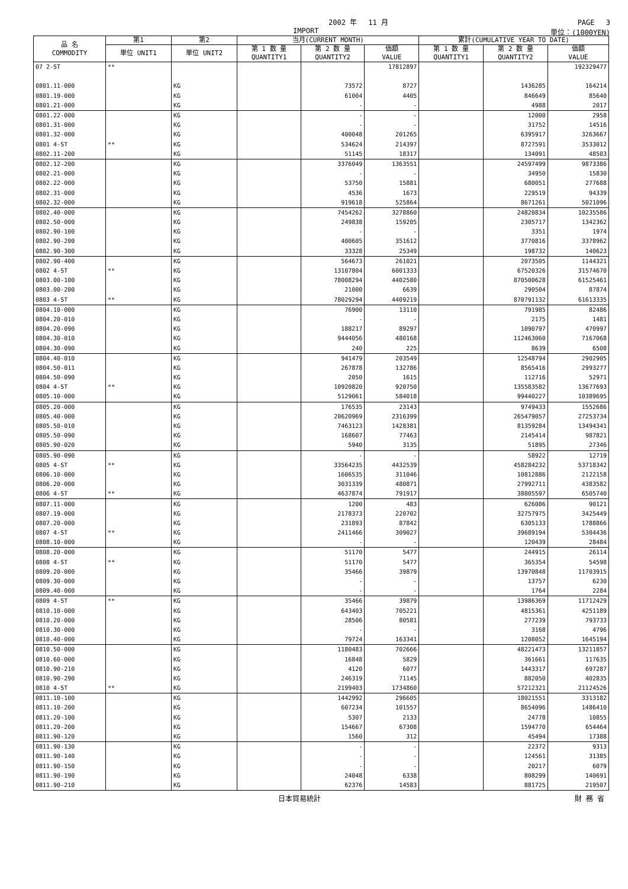2002 年　 11 月 PAGE　 3
IMPORT 単位：(1000YEN)
| 品 名 COMMODITY | 第1 | 第2 | 当月(CURRENT MONTH) | | | 累計(CUMULATIVE YEAR TO DATE) | | |
| --- | --- | --- | --- | --- | --- | --- | --- | --- |
| | 単位 UNIT1 | 単位 UNIT2 | 第 1 数 量 QUANTITY1 | 第 2 数 量 QUANTITY2 | 価額 VALUE | 第 1 数 量 QUANTITY1 | 第 2 数 量 QUANTITY2 | 価額 VALUE |
| 07 2-ST | ** | | | | 17812897 | | | 192329477 |
| 0801.11-000 | | KG | | 73572 | 8727 | | 1436285 | 164214 |
| 0801.19-000 | | KG | | 61004 | 4405 | | 846649 | 85640 |
| 0801.21-000 | | KG | | - | - | | 4988 | 2017 |
| 0801.22-000 | | KG | | - | - | | 12000 | 2958 |
| 0801.31-000 | | KG | | - | - | | 31752 | 14516 |
| 0801.32-000 | | KG | | 400048 | 201265 | | 6395917 | 3263667 |
| 0801 4-ST | ** | KG | | 534624 | 214397 | | 8727591 | 3533012 |
| 0802.11-200 | | KG | | 51145 | 18317 | | 134091 | 48503 |
| 0802.12-200 | | KG | | 3376049 | 1363551 | | 24597499 | 9873386 |
| 0802.21-000 | | KG | | - | - | | 34950 | 15830 |
| 0802.22-000 | | KG | | 53750 | 15881 | | 680051 | 277688 |
| 0802.31-000 | | KG | | 4536 | 1673 | | 229519 | 94339 |
| 0802.32-000 | | KG | | 919618 | 525864 | | 8671261 | 5021096 |
| 0802.40-000 | | KG | | 7454262 | 3278860 | | 24820834 | 10235586 |
| 0802.50-000 | | KG | | 249838 | 159205 | | 2305717 | 1342362 |
| 0802.90-100 | | KG | | - | - | | 3351 | 1974 |
| 0802.90-200 | | KG | | 400605 | 351612 | | 3770816 | 3378962 |
| 0802.90-300 | | KG | | 33328 | 25349 | | 198732 | 140623 |
| 0802.90-400 | | KG | | 564673 | 261021 | | 2073505 | 1144321 |
| 0802 4-ST | ** | KG | | 13107804 | 6001333 | | 67520326 | 31574670 |
| 0803.00-100 | | KG | | 78008294 | 4402580 | | 870500628 | 61525461 |
| 0803.00-200 | | KG | | 21000 | 6639 | | 290504 | 87874 |
| 0803 4-ST | ** | KG | | 78029294 | 4409219 | | 870791132 | 61613335 |
| 0804.10-000 | | KG | | 76900 | 13110 | | 791985 | 82486 |
| 0804.20-010 | | KG | | - | - | | 2175 | 1481 |
| 0804.20-090 | | KG | | 188217 | 89297 | | 1090797 | 470997 |
| 0804.30-010 | | KG | | 9444056 | 480168 | | 112463060 | 7167068 |
| 0804.30-090 | | KG | | 240 | 225 | | 8639 | 6508 |
| 0804.40-010 | | KG | | 941479 | 203549 | | 12548794 | 2902905 |
| 0804.50-011 | | KG | | 267878 | 132786 | | 8565416 | 2993277 |
| 0804.50-090 | | KG | | 2050 | 1615 | | 112716 | 52971 |
| 0804 4-ST | ** | KG | | 10920820 | 920750 | | 135583582 | 13677693 |
| 0805.10-000 | | KG | | 5129061 | 584018 | | 99440227 | 10389695 |
| 0805.20-000 | | KG | | 176535 | 23143 | | 9749433 | 1552686 |
| 0805.40-000 | | KG | | 20620969 | 2316399 | | 265479057 | 27253734 |
| 0805.50-010 | | KG | | 7463123 | 1428381 | | 81359284 | 13494341 |
| 0805.50-090 | | KG | | 168607 | 77463 | | 2145414 | 987821 |
| 0805.90-020 | | KG | | 5940 | 3135 | | 51895 | 27346 |
| 0805.90-090 | | KG | | - | - | | 58922 | 12719 |
| 0805 4-ST | ** | KG | | 33564235 | 4432539 | | 458284232 | 53718342 |
| 0806.10-000 | | KG | | 1606535 | 311046 | | 10812886 | 2122158 |
| 0806.20-000 | | KG | | 3031339 | 480871 | | 27992711 | 4383582 |
| 0806 4-ST | ** | KG | | 4637874 | 791917 | | 38805597 | 6505740 |
| 0807.11-000 | | KG | | 1200 | 483 | | 626086 | 90121 |
| 0807.19-000 | | KG | | 2178373 | 220702 | | 32757975 | 3425449 |
| 0807.20-000 | | KG | | 231893 | 87842 | | 6305133 | 1788866 |
| 0807 4-ST | ** | KG | | 2411466 | 309027 | | 39689194 | 5304436 |
| 0808.10-000 | | KG | | - | - | | 120439 | 28484 |
| 0808.20-000 | | KG | | 51170 | 5477 | | 244915 | 26114 |
| 0808 4-ST | ** | KG | | 51170 | 5477 | | 365354 | 54598 |
| 0809.20-000 | | KG | | 35466 | 39879 | | 13970848 | 11703915 |
| 0809.30-000 | | KG | | - | - | | 13757 | 6230 |
| 0809.40-000 | | KG | | - | - | | 1764 | 2284 |
| 0809 4-ST | ** | KG | | 35466 | 39879 | | 13986369 | 11712429 |
| 0810.10-000 | | KG | | 643403 | 705221 | | 4815361 | 4251189 |
| 0810.20-000 | | KG | | 28506 | 80581 | | 277239 | 793733 |
| 0810.30-000 | | KG | | - | - | | 3168 | 4796 |
| 0810.40-000 | | KG | | 79724 | 163341 | | 1208052 | 1645194 |
| 0810.50-000 | | KG | | 1180483 | 702666 | | 48221473 | 13211857 |
| 0810.60-000 | | KG | | 16848 | 5829 | | 361661 | 117635 |
| 0810.90-210 | | KG | | 4120 | 6077 | | 1443317 | 697287 |
| 0810.90-290 | | KG | | 246319 | 71145 | | 882050 | 402835 |
| 0810 4-ST | ** | KG | | 2199403 | 1734860 | | 57212321 | 21124526 |
| 0811.10-100 | | KG | | 1442992 | 296605 | | 18021551 | 3313182 |
| 0811.10-200 | | KG | | 607234 | 101557 | | 8654096 | 1486410 |
| 0811.20-100 | | KG | | 5307 | 2133 | | 24778 | 10855 |
| 0811.20-200 | | KG | | 154667 | 67308 | | 1594770 | 654464 |
| 0811.90-120 | | KG | | 1560 | 312 | | 45494 | 17388 |
| 0811.90-130 | | KG | | - | - | | 22372 | 9313 |
| 0811.90-140 | | KG | | - | - | | 124561 | 31385 |
| 0811.90-150 | | KG | | - | - | | 20217 | 6079 |
| 0811.90-190 | | KG | | 24048 | 6338 | | 808299 | 140691 |
| 0811.90-210 | | KG | | 62376 | 14583 | | 881725 | 219507 |
日本貿易統計 財 務 省